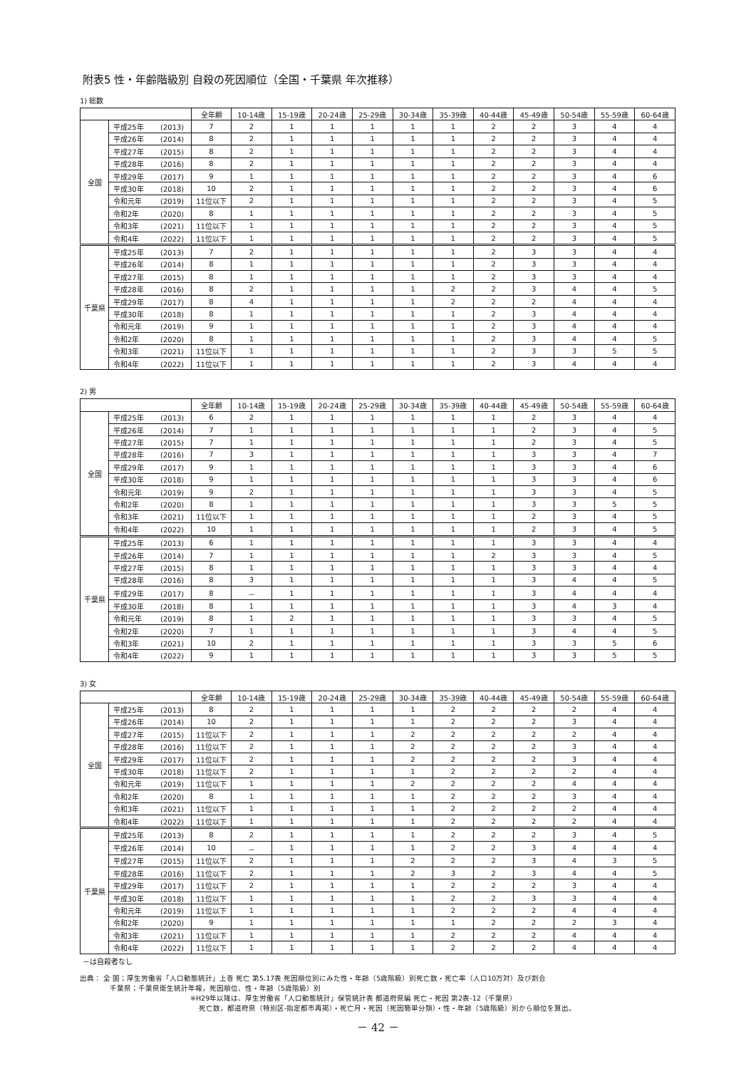附表5 性・年齢階級別 自殺の死因順位（全国・千葉県 年次推移）
1) 総数
| | | 全年齢 | 10-14歳 | 15-19歳 | 20-24歳 | 25-29歳 | 30-34歳 | 35-39歳 | 40-44歳 | 45-49歳 | 50-54歳 | 55-59歳 | 60-64歳 |
| --- | --- | --- | --- | --- | --- | --- | --- | --- | --- | --- | --- | --- | --- |
| 全国 | 平成25年 (2013) | 7 | 2 | 1 | 1 | 1 | 1 | 1 | 2 | 2 | 3 | 4 | 4 |
| | 平成26年 (2014) | 8 | 2 | 1 | 1 | 1 | 1 | 1 | 2 | 2 | 3 | 4 | 4 |
| | 平成27年 (2015) | 8 | 2 | 1 | 1 | 1 | 1 | 1 | 2 | 2 | 3 | 4 | 4 |
| | 平成28年 (2016) | 8 | 2 | 1 | 1 | 1 | 1 | 1 | 2 | 2 | 3 | 4 | 4 |
| | 平成29年 (2017) | 9 | 1 | 1 | 1 | 1 | 1 | 1 | 2 | 2 | 3 | 4 | 6 |
| | 平成30年 (2018) | 10 | 2 | 1 | 1 | 1 | 1 | 1 | 2 | 2 | 3 | 4 | 6 |
| | 令和元年 (2019) | 11位以下 | 2 | 1 | 1 | 1 | 1 | 1 | 2 | 2 | 3 | 4 | 5 |
| | 令和2年 (2020) | 8 | 1 | 1 | 1 | 1 | 1 | 1 | 2 | 2 | 3 | 4 | 5 |
| | 令和3年 (2021) | 11位以下 | 1 | 1 | 1 | 1 | 1 | 1 | 2 | 2 | 3 | 4 | 5 |
| | 令和4年 (2022) | 11位以下 | 1 | 1 | 1 | 1 | 1 | 1 | 2 | 2 | 3 | 4 | 5 |
| 千葉県 | 平成25年 (2013) | 7 | 2 | 1 | 1 | 1 | 1 | 1 | 2 | 3 | 3 | 4 | 4 |
| | 平成26年 (2014) | 8 | 1 | 1 | 1 | 1 | 1 | 1 | 2 | 3 | 3 | 4 | 4 |
| | 平成27年 (2015) | 8 | 1 | 1 | 1 | 1 | 1 | 1 | 2 | 3 | 3 | 4 | 4 |
| | 平成28年 (2016) | 8 | 2 | 1 | 1 | 1 | 1 | 2 | 2 | 3 | 4 | 4 | 5 |
| | 平成29年 (2017) | 8 | 4 | 1 | 1 | 1 | 1 | 2 | 2 | 2 | 4 | 4 | 4 |
| | 平成30年 (2018) | 8 | 1 | 1 | 1 | 1 | 1 | 1 | 2 | 3 | 4 | 4 | 4 |
| | 令和元年 (2019) | 9 | 1 | 1 | 1 | 1 | 1 | 1 | 2 | 3 | 4 | 4 | 4 |
| | 令和2年 (2020) | 8 | 1 | 1 | 1 | 1 | 1 | 1 | 2 | 3 | 4 | 4 | 5 |
| | 令和3年 (2021) | 11位以下 | 1 | 1 | 1 | 1 | 1 | 1 | 2 | 3 | 3 | 5 | 5 |
| | 令和4年 (2022) | 11位以下 | 1 | 1 | 1 | 1 | 1 | 1 | 2 | 3 | 4 | 4 | 4 |
2) 男
| | | 全年齢 | 10-14歳 | 15-19歳 | 20-24歳 | 25-29歳 | 30-34歳 | 35-39歳 | 40-44歳 | 45-49歳 | 50-54歳 | 55-59歳 | 60-64歳 |
| --- | --- | --- | --- | --- | --- | --- | --- | --- | --- | --- | --- | --- | --- |
| 全国 | 平成25年 (2013) | 6 | 2 | 1 | 1 | 1 | 1 | 1 | 1 | 2 | 3 | 4 | 4 |
| | 平成26年 (2014) | 7 | 1 | 1 | 1 | 1 | 1 | 1 | 1 | 2 | 3 | 4 | 5 |
| | 平成27年 (2015) | 7 | 1 | 1 | 1 | 1 | 1 | 1 | 1 | 2 | 3 | 4 | 5 |
| | 平成28年 (2016) | 7 | 3 | 1 | 1 | 1 | 1 | 1 | 1 | 3 | 3 | 4 | 7 |
| | 平成29年 (2017) | 9 | 1 | 1 | 1 | 1 | 1 | 1 | 1 | 3 | 3 | 4 | 6 |
| | 平成30年 (2018) | 9 | 1 | 1 | 1 | 1 | 1 | 1 | 1 | 3 | 3 | 4 | 6 |
| | 令和元年 (2019) | 9 | 2 | 1 | 1 | 1 | 1 | 1 | 1 | 3 | 3 | 4 | 5 |
| | 令和2年 (2020) | 8 | 1 | 1 | 1 | 1 | 1 | 1 | 1 | 3 | 3 | 5 | 5 |
| | 令和3年 (2021) | 11位以下 | 1 | 1 | 1 | 1 | 1 | 1 | 1 | 2 | 3 | 4 | 5 |
| | 令和4年 (2022) | 10 | 1 | 1 | 1 | 1 | 1 | 1 | 1 | 2 | 3 | 4 | 5 |
| 千葉県 | 平成25年 (2013) | 6 | 1 | 1 | 1 | 1 | 1 | 1 | 1 | 3 | 3 | 4 | 4 |
| | 平成26年 (2014) | 7 | 1 | 1 | 1 | 1 | 1 | 1 | 2 | 3 | 3 | 4 | 5 |
| | 平成27年 (2015) | 8 | 1 | 1 | 1 | 1 | 1 | 1 | 1 | 3 | 3 | 4 | 4 |
| | 平成28年 (2016) | 8 | 3 | 1 | 1 | 1 | 1 | 1 | 1 | 3 | 4 | 4 | 5 |
| | 平成29年 (2017) | 8 | － | 1 | 1 | 1 | 1 | 1 | 1 | 3 | 4 | 4 | 4 |
| | 平成30年 (2018) | 8 | 1 | 1 | 1 | 1 | 1 | 1 | 1 | 3 | 4 | 3 | 4 |
| | 令和元年 (2019) | 8 | 1 | 2 | 1 | 1 | 1 | 1 | 1 | 3 | 3 | 4 | 5 |
| | 令和2年 (2020) | 7 | 1 | 1 | 1 | 1 | 1 | 1 | 1 | 3 | 4 | 4 | 5 |
| | 令和3年 (2021) | 10 | 2 | 1 | 1 | 1 | 1 | 1 | 1 | 3 | 3 | 5 | 6 |
| | 令和4年 (2022) | 9 | 1 | 1 | 1 | 1 | 1 | 1 | 1 | 3 | 3 | 5 | 5 |
3) 女
| | | 全年齢 | 10-14歳 | 15-19歳 | 20-24歳 | 25-29歳 | 30-34歳 | 35-39歳 | 40-44歳 | 45-49歳 | 50-54歳 | 55-59歳 | 60-64歳 |
| --- | --- | --- | --- | --- | --- | --- | --- | --- | --- | --- | --- | --- | --- |
| 全国 | 平成25年 (2013) | 8 | 2 | 1 | 1 | 1 | 1 | 2 | 2 | 2 | 2 | 4 | 4 |
| | 平成26年 (2014) | 10 | 2 | 1 | 1 | 1 | 1 | 2 | 2 | 2 | 3 | 4 | 4 |
| | 平成27年 (2015) | 11位以下 | 2 | 1 | 1 | 1 | 2 | 2 | 2 | 2 | 2 | 4 | 4 |
| | 平成28年 (2016) | 11位以下 | 2 | 1 | 1 | 1 | 2 | 2 | 2 | 2 | 3 | 4 | 4 |
| | 平成29年 (2017) | 11位以下 | 2 | 1 | 1 | 1 | 2 | 2 | 2 | 2 | 3 | 4 | 4 |
| | 平成30年 (2018) | 11位以下 | 2 | 1 | 1 | 1 | 1 | 2 | 2 | 2 | 2 | 4 | 4 |
| | 令和元年 (2019) | 11位以下 | 1 | 1 | 1 | 1 | 2 | 2 | 2 | 2 | 4 | 4 | 4 |
| | 令和2年 (2020) | 8 | 1 | 1 | 1 | 1 | 1 | 2 | 2 | 2 | 3 | 4 | 4 |
| | 令和3年 (2021) | 11位以下 | 1 | 1 | 1 | 1 | 1 | 2 | 2 | 2 | 2 | 4 | 4 |
| | 令和4年 (2022) | 11位以下 | 1 | 1 | 1 | 1 | 1 | 2 | 2 | 2 | 2 | 4 | 4 |
| 千葉県 | 平成25年 (2013) | 8 | 2 | 1 | 1 | 1 | 1 | 2 | 2 | 2 | 3 | 4 | 5 |
| | 平成26年 (2014) | 10 | － | 1 | 1 | 1 | 1 | 2 | 2 | 3 | 4 | 4 | 4 |
| | 平成27年 (2015) | 11位以下 | 2 | 1 | 1 | 1 | 2 | 2 | 2 | 3 | 4 | 3 | 5 |
| | 平成28年 (2016) | 11位以下 | 2 | 1 | 1 | 1 | 2 | 3 | 2 | 3 | 4 | 4 | 5 |
| | 平成29年 (2017) | 11位以下 | 2 | 1 | 1 | 1 | 1 | 2 | 2 | 2 | 3 | 4 | 4 |
| | 平成30年 (2018) | 11位以下 | 1 | 1 | 1 | 1 | 1 | 2 | 2 | 3 | 3 | 4 | 4 |
| | 令和元年 (2019) | 11位以下 | 1 | 1 | 1 | 1 | 1 | 2 | 2 | 2 | 4 | 4 | 4 |
| | 令和2年 (2020) | 9 | 1 | 1 | 1 | 1 | 1 | 1 | 2 | 2 | 2 | 3 | 4 |
| | 令和3年 (2021) | 11位以下 | 1 | 1 | 1 | 1 | 1 | 2 | 2 | 2 | 4 | 4 | 4 |
| | 令和4年 (2022) | 11位以下 | 1 | 1 | 1 | 1 | 1 | 2 | 2 | 2 | 4 | 4 | 4 |
－は自殺者なし
出典： 全 国；厚生労働省「人口動態統計」上巻 死亡 第5.17表 死因順位別にみた性・年齢（5歳階級）別死亡数・死亡率（人口10万対）及び割合
千葉県；千葉県衛生統計年報，死因順位、性・年齢（5歳階級）別
※H29年以降は、厚生労働省「人口動態統計」保管統計表 都道府県編 死亡・死因 第2表-12（千葉県）
死亡数，都道府県（特別区-指定都市再掲）・死亡月・死因（死因簡単分類）・性・年齢（5歳階級）別から順位を算出。
－ 42 －